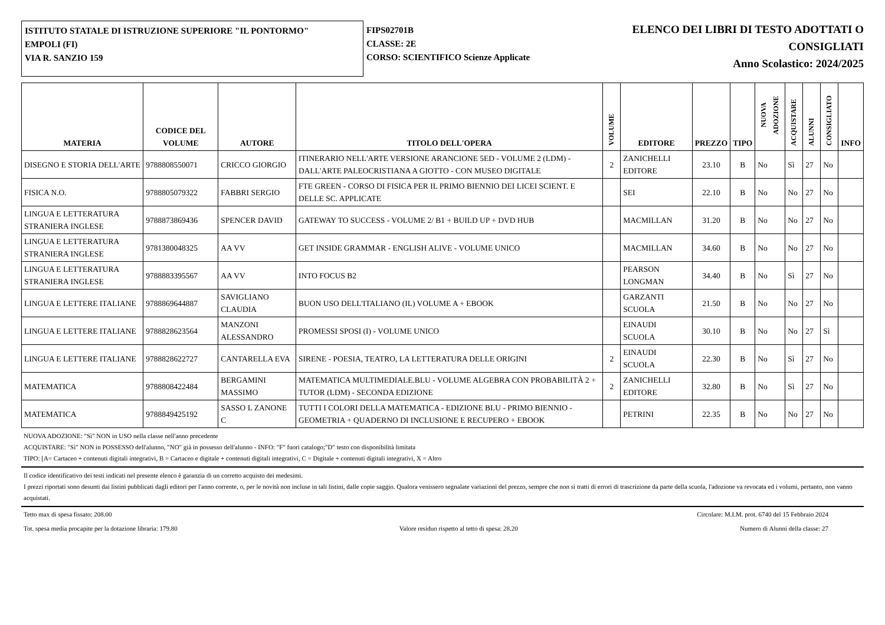ISTITUTO STATALE DI ISTRUZIONE SUPERIORE "IL PONTORMO"
EMPOLI (FI)
VIA R. SANZIO 159
FIPS02701B
CLASSE: 2E
CORSO: SCIENTIFICO Scienze Applicate
ELENCO DEI LIBRI DI TESTO ADOTTATI O
CONSIGLIATI
Anno Scolastico: 2024/2025
| MATERIA | CODICE DEL VOLUME | AUTORE | TITOLO DELL'OPERA | VOLUME | EDITORE | PREZZO | TIPO | NUOVA ADOZIONE | ACQUISTARE | ALUNNI | CONSIGLIATO | INFO |
| --- | --- | --- | --- | --- | --- | --- | --- | --- | --- | --- | --- | --- |
| DISEGNO E STORIA DELL'ARTE | 9788808550071 | CRICCO GIORGIO | ITINERARIO NELL'ARTE VERSIONE ARANCIONE 5ED - VOLUME 2 (LDM) - DALL'ARTE PALEOCRISTIANA A GIOTTO - CON MUSEO DIGITALE | 2 | ZANICHELLI EDITORE | 23.10 | B | No | Sì | 27 | No | |
| FISICA N.O. | 9788805079322 | FABBRI SERGIO | FTE GREEN - CORSO DI FISICA PER IL PRIMO BIENNIO DEI LICEI SCIENT. E DELLE SC. APPLICATE | | SEI | 22.10 | B | No | No | 27 | No | |
| LINGUA E LETTERATURA STRANIERA INGLESE | 9788873869436 | SPENCER DAVID | GATEWAY TO SUCCESS - VOLUME 2/ B1 + BUILD UP + DVD HUB | | MACMILLAN | 31.20 | B | No | No | 27 | No | |
| LINGUA E LETTERATURA STRANIERA INGLESE | 9781380048325 | AA VV | GET INSIDE GRAMMAR - ENGLISH ALIVE - VOLUME UNICO | | MACMILLAN | 34.60 | B | No | No | 27 | No | |
| LINGUA E LETTERATURA STRANIERA INGLESE | 9788883395567 | AA VV | INTO FOCUS B2 | | PEARSON LONGMAN | 34.40 | B | No | Sì | 27 | No | |
| LINGUA E LETTERE ITALIANE | 9788869644887 | SAVIGLIANO CLAUDIA | BUON USO DELL'ITALIANO (IL) VOLUME A + EBOOK | | GARZANTI SCUOLA | 21.50 | B | No | No | 27 | No | |
| LINGUA E LETTERE ITALIANE | 9788828623564 | MANZONI ALESSANDRO | PROMESSI SPOSI (I) - VOLUME UNICO | | EINAUDI SCUOLA | 30.10 | B | No | No | 27 | Sì | |
| LINGUA E LETTERE ITALIANE | 9788828622727 | CANTARELLA EVA | SIRENE - POESIA, TEATRO, LA LETTERATURA DELLE ORIGINI | 2 | EINAUDI SCUOLA | 22.30 | B | No | Sì | 27 | No | |
| MATEMATICA | 9788808422484 | BERGAMINI MASSIMO | MATEMATICA MULTIMEDIALE.BLU - VOLUME ALGEBRA CON PROBABILITÀ 2 + TUTOR (LDM) - SECONDA EDIZIONE | 2 | ZANICHELLI EDITORE | 32.80 | B | No | Sì | 27 | No | |
| MATEMATICA | 9788849425192 | SASSO L ZANONE C | TUTTI I COLORI DELLA MATEMATICA - EDIZIONE BLU - PRIMO BIENNIO - GEOMETRIA + QUADERNO DI INCLUSIONE E RECUPERO + EBOOK | | PETRINI | 22.35 | B | No | No | 27 | No | |
NUOVA ADOZIONE: "Sì" NON in USO nella classe nell'anno precedente
ACQUISTARE: "Sì" NON in POSSESSO dell'alunno, "NO" già in possesso dell'alunno - INFO: "F" fuori catalogo;"D" testo con disponibilità limitata
TIPO: [A= Cartaceo + contenuti digitali integrativi, B = Cartaceo e digitale + contenuti digitali integrativi, C = Digitale + contenuti digitali integrativi, X = Altro
Il codice identificativo dei testi indicati nel presente elenco è garanzia di un corretto acquisto dei medesimi.
I prezzi riportati sono desunti dai listini pubblicati dagli editori per l'anno corrente, o, per le novità non incluse in tali listini, dalle copie saggio. Qualora venissero segnalate variazioni del prezzo, sempre che non si tratti di errori di trascrizione da parte della scuola, l'adozione va revocata ed i volumi, pertanto, non vanno acquistati.
Tetto max di spesa fissato: 208.00 Circolare: M.I.M. prot. 6740 del 15 Febbraio 2024
Tot. spesa media procapite per la dotazione libraria: 179.80 Valore residuo rispetto al tetto di spesa: 28.20 Numero di Alunni della classe: 27